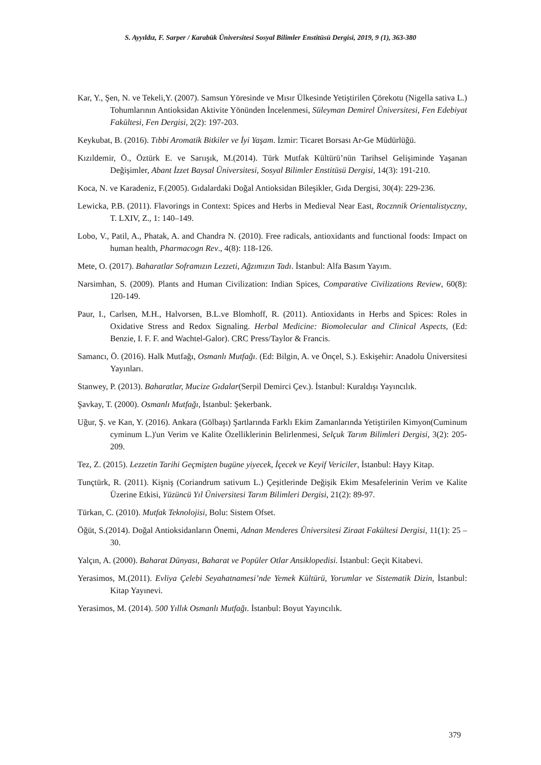S. Ayyıldız, F. Sarper / Karabük Üniversitesi Sosyal Bilimler Enstitüsü Dergisi, 2019, 9 (1), 363-380
Kar, Y., Şen, N. ve Tekeli,Y. (2007). Samsun Yöresinde ve Mısır Ülkesinde Yetiştirilen Çörekotu (Nigella sativa L.) Tohumlarının Antioksidan Aktivite Yönünden İncelenmesi, Süleyman Demirel Üniversitesi, Fen Edebiyat Fakültesi, Fen Dergisi, 2(2): 197-203.
Keykubat, B. (2016). Tıbbi Aromatik Bitkiler ve İyi Yaşam. İzmir: Ticaret Borsası Ar-Ge Müdürlüğü.
Kızıldemir, Ö., Öztürk E. ve Sarıışık, M.(2014). Türk Mutfak Kültürü’nün Tarihsel Gelişiminde Yaşanan Değişimler, Abant İzzet Baysal Üniversitesi, Sosyal Bilimler Enstitüsü Dergisi, 14(3): 191-210.
Koca, N. ve Karadeniz, F.(2005). Gıdalardaki Doğal Antioksidan Bileşikler, Gıda Dergisi, 30(4): 229-236.
Lewicka, P.B. (2011). Flavorings in Context: Spices and Herbs in Medieval Near East, Rocznnik Orientalistyczny, T. LXIV, Z., 1: 140–149.
Lobo, V., Patil, A., Phatak, A. and Chandra N. (2010). Free radicals, antioxidants and functional foods: Impact on human health, Pharmacogn Rev., 4(8): 118-126.
Mete, O. (2017). Baharatlar Soframızın Lezzeti, Ağzımızın Tadı. İstanbul: Alfa Basım Yayım.
Narsimhan, S. (2009). Plants and Human Civilization: Indian Spices, Comparative Civilizations Review, 60(8): 120-149.
Paur, I., Carlsen, M.H., Halvorsen, B.L.ve Blomhoff, R. (2011). Antioxidants in Herbs and Spices: Roles in Oxidative Stress and Redox Signaling. Herbal Medicine: Biomolecular and Clinical Aspects, (Ed: Benzie, I. F. F. and Wachtel-Galor). CRC Press/Taylor & Francis.
Samancı, Ö. (2016). Halk Mutfağı, Osmanlı Mutfağı. (Ed: Bilgin, A. ve Önçel, S.). Eskişehir: Anadolu Üniversitesi Yayınları.
Stanwey, P. (2013). Baharatlar, Mucize Gıdalar(Serpil Demirci Çev.). İstanbul: Kuraldışı Yayıncılık.
Şavkay, T. (2000). Osmanlı Mutfağı, İstanbul: Şekerbank.
Uğur, Ş. ve Kan, Y. (2016). Ankara (Gölbaşı) Şartlarında Farklı Ekim Zamanlarında Yetiştirilen Kimyon(Cuminum cyminum L.)'un Verim ve Kalite Özelliklerinin Belirlenmesi, Selçuk Tarım Bilimleri Dergisi, 3(2): 205-209.
Tez, Z. (2015). Lezzetin Tarihi Geçmişten bugüne yiyecek, İçecek ve Keyif Vericiler, İstanbul: Hayy Kitap.
Tunçtürk, R. (2011). Kişniş (Coriandrum sativum L.) Çeşitlerinde Değişik Ekim Mesafelerinin Verim ve Kalite Üzerine Etkisi, Yüzüncü Yıl Üniversitesi Tarım Bilimleri Dergisi, 21(2): 89-97.
Türkan, C. (2010). Mutfak Teknolojisi, Bolu: Sistem Ofset.
Öğüt, S.(2014). Doğal Antioksidanların Önemi, Adnan Menderes Üniversitesi Ziraat Fakültesi Dergisi, 11(1): 25 – 30.
Yalçın, A. (2000). Baharat Dünyası, Baharat ve Popüler Otlar Ansiklopedisi. İstanbul: Geçit Kitabevi.
Yerasimos, M.(2011). Evliya Çelebi Seyahatnamesi’nde Yemek Kültürü, Yorumlar ve Sistematik Dizin, İstanbul: Kitap Yayınevi.
Yerasimos, M. (2014). 500 Yıllık Osmanlı Mutfağı. İstanbul: Boyut Yayıncılık.
379